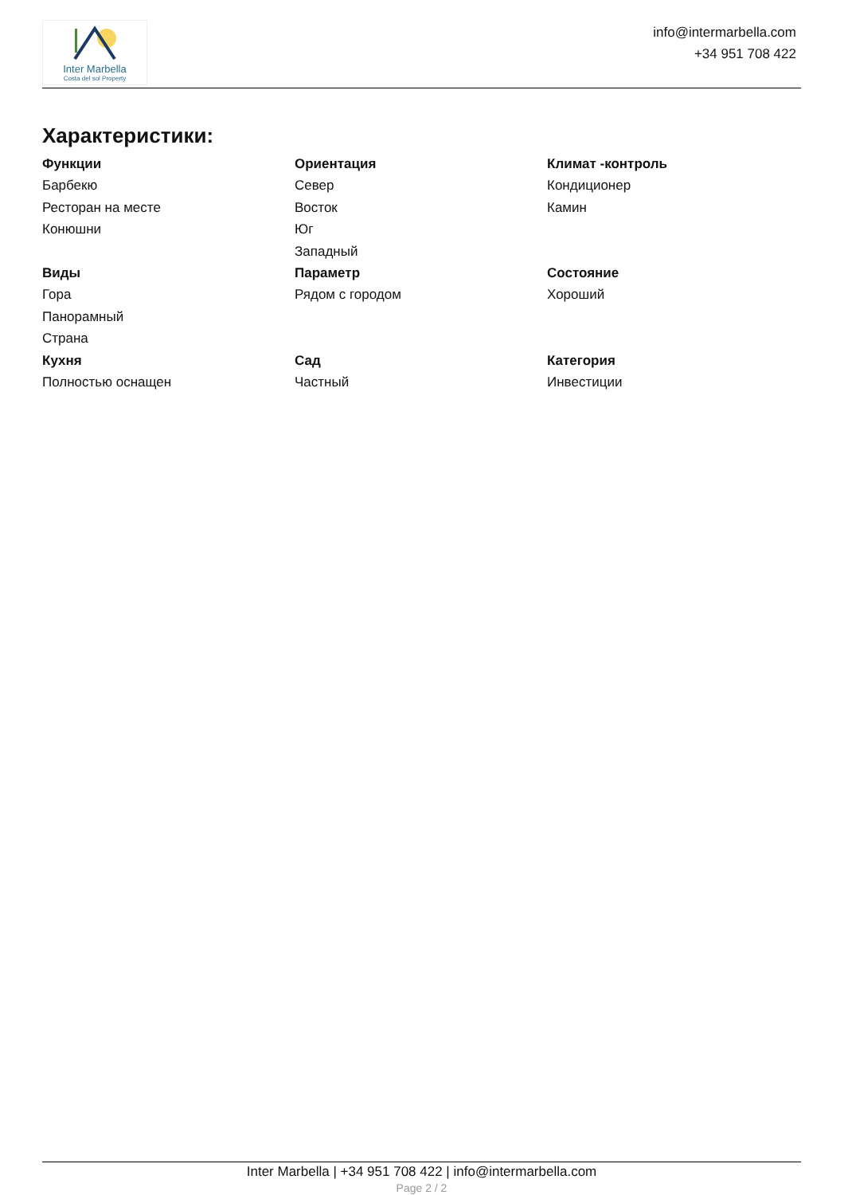Inter Marbella
Costa del sol Property
info@intermarbella.com
+34 951 708 422
Характеристики:
Функции
Барбекю
Ресторан на месте
Конюшни
Ориентация
Север
Восток
Юг
Западный
Климат -контроль
Кондиционер
Камин
Виды
Гора
Панорамный
Страна
Параметр
Рядом с городом
Состояние
Хороший
Кухня
Полностью оснащен
Сад
Частный
Категория
Инвестиции
Inter Marbella | +34 951 708 422 | info@intermarbella.com
Page 2 / 2